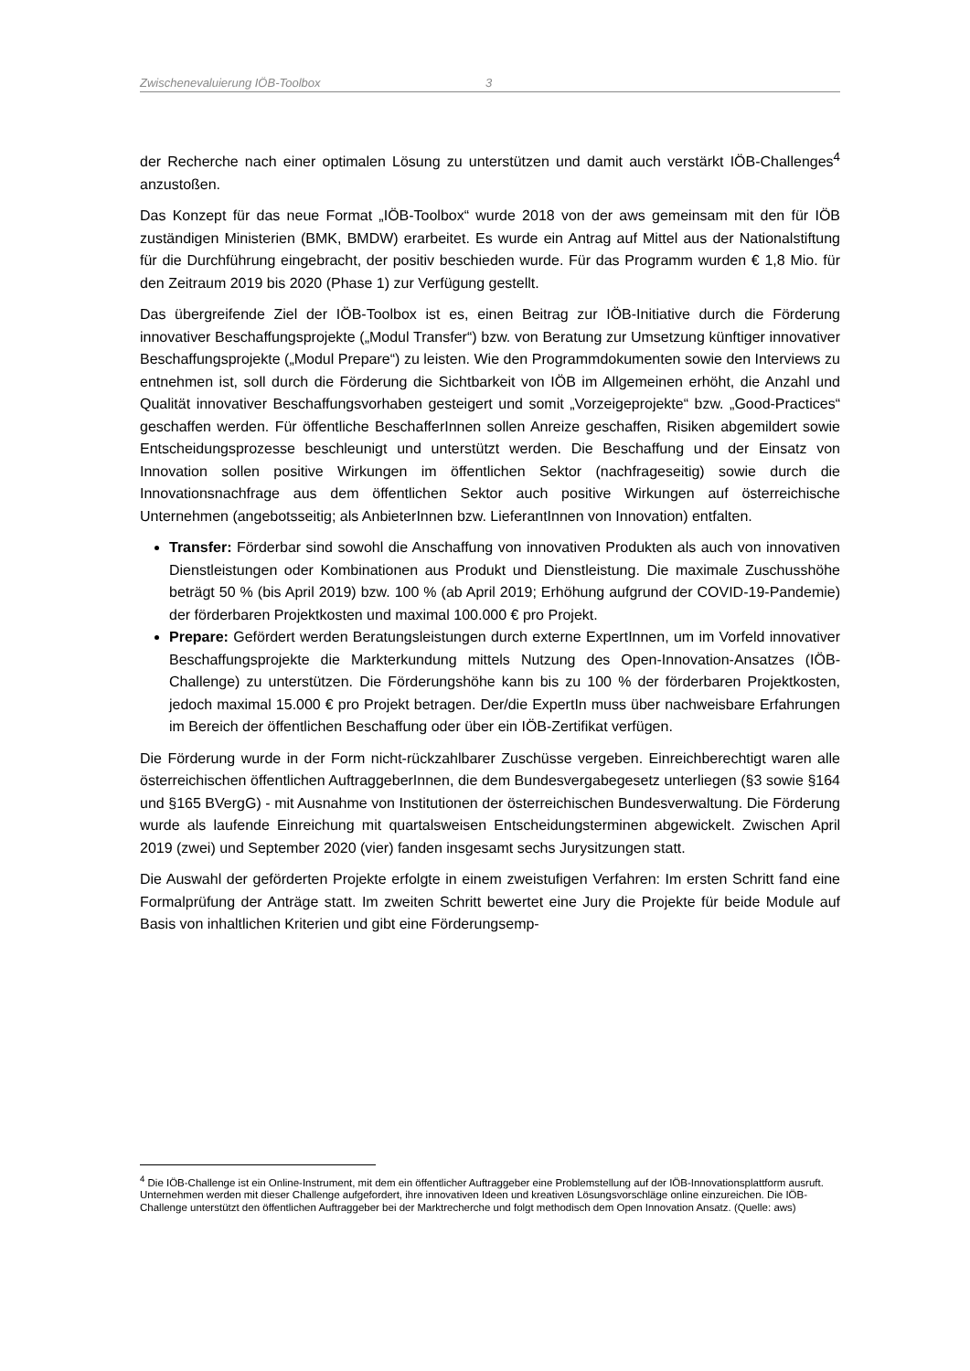Zwischenevaluierung IÖB-Toolbox 3
der Recherche nach einer optimalen Lösung zu unterstützen und damit auch verstärkt IÖB-Challenges<sup>4</sup> anzustoßen.
Das Konzept für das neue Format „IÖB-Toolbox“ wurde 2018 von der aws gemeinsam mit den für IÖB zuständigen Ministerien (BMK, BMDW) erarbeitet. Es wurde ein Antrag auf Mittel aus der Nationalstiftung für die Durchführung eingebracht, der positiv beschieden wurde. Für das Programm wurden € 1,8 Mio. für den Zeitraum 2019 bis 2020 (Phase 1) zur Verfügung gestellt.
Das übergreifende Ziel der IÖB-Toolbox ist es, einen Beitrag zur IÖB-Initiative durch die Förderung innovativer Beschaffungsprojekte („Modul Transfer“) bzw. von Beratung zur Umsetzung künftiger innovativer Beschaffungsprojekte („Modul Prepare“) zu leisten. Wie den Programmdokumenten sowie den Interviews zu entnehmen ist, soll durch die Förderung die Sichtbarkeit von IÖB im Allgemeinen erhöht, die Anzahl und Qualität innovativer Beschaffungsvorhaben gesteigert und somit „Vorzeigeprojekte“ bzw. „Good-Practices“ geschaffen werden. Für öffentliche BeschafferInnen sollen Anreize geschaffen, Risiken abgemildert sowie Entscheidungsprozesse beschleunigt und unterstützt werden. Die Beschaffung und der Einsatz von Innovation sollen positive Wirkungen im öffentlichen Sektor (nachfrageseitig) sowie durch die Innovationsnachfrage aus dem öffentlichen Sektor auch positive Wirkungen auf österreichische Unternehmen (angebotsseitig; als AnbieterInnen bzw. LieferantInnen von Innovation) entfalten.
Transfer: Förderbar sind sowohl die Anschaffung von innovativen Produkten als auch von innovativen Dienstleistungen oder Kombinationen aus Produkt und Dienstleistung. Die maximale Zuschusshöhe beträgt 50 % (bis April 2019) bzw. 100 % (ab April 2019; Erhöhung aufgrund der COVID-19-Pandemie) der förderbaren Projektkosten und maximal 100.000 € pro Projekt.
Prepare: Gefördert werden Beratungsleistungen durch externe ExpertInnen, um im Vorfeld innovativer Beschaffungsprojekte die Markterkundung mittels Nutzung des Open-Innovation-Ansatzes (IÖB-Challenge) zu unterstützen. Die Förderungshöhe kann bis zu 100 % der förderbaren Projektkosten, jedoch maximal 15.000 € pro Projekt betragen. Der/die ExpertIn muss über nachweisbare Erfahrungen im Bereich der öffentlichen Beschaffung oder über ein IÖB-Zertifikat verfügen.
Die Förderung wurde in der Form nicht-rückzahlbarer Zuschüsse vergeben. Einreichberechtigt waren alle österreichischen öffentlichen AuftraggeberInnen, die dem Bundesvergabegesetz unterliegen (§3 sowie §164 und §165 BVergG) - mit Ausnahme von Institutionen der österreichischen Bundesverwaltung. Die Förderung wurde als laufende Einreichung mit quartalsweisen Entscheidungsterminen abgewickelt. Zwischen April 2019 (zwei) und September 2020 (vier) fanden insgesamt sechs Jurysitzungen statt.
Die Auswahl der geförderten Projekte erfolgte in einem zweistufigen Verfahren: Im ersten Schritt fand eine Formalprüfung der Anträge statt. Im zweiten Schritt bewertet eine Jury die Projekte für beide Module auf Basis von inhaltlichen Kriterien und gibt eine Förderungsemp-
<sup>4</sup> Die IÖB-Challenge ist ein Online-Instrument, mit dem ein öffentlicher Auftraggeber eine Problemstellung auf der IÖB-Innovationsplattform ausruft. Unternehmen werden mit dieser Challenge aufgefordert, ihre innovativen Ideen und kreativen Lösungsvorschläge online einzureichen. Die IÖB-Challenge unterstützt den öffentlichen Auftraggeber bei der Marktrecherche und folgt methodisch dem Open Innovation Ansatz. (Quelle: aws)